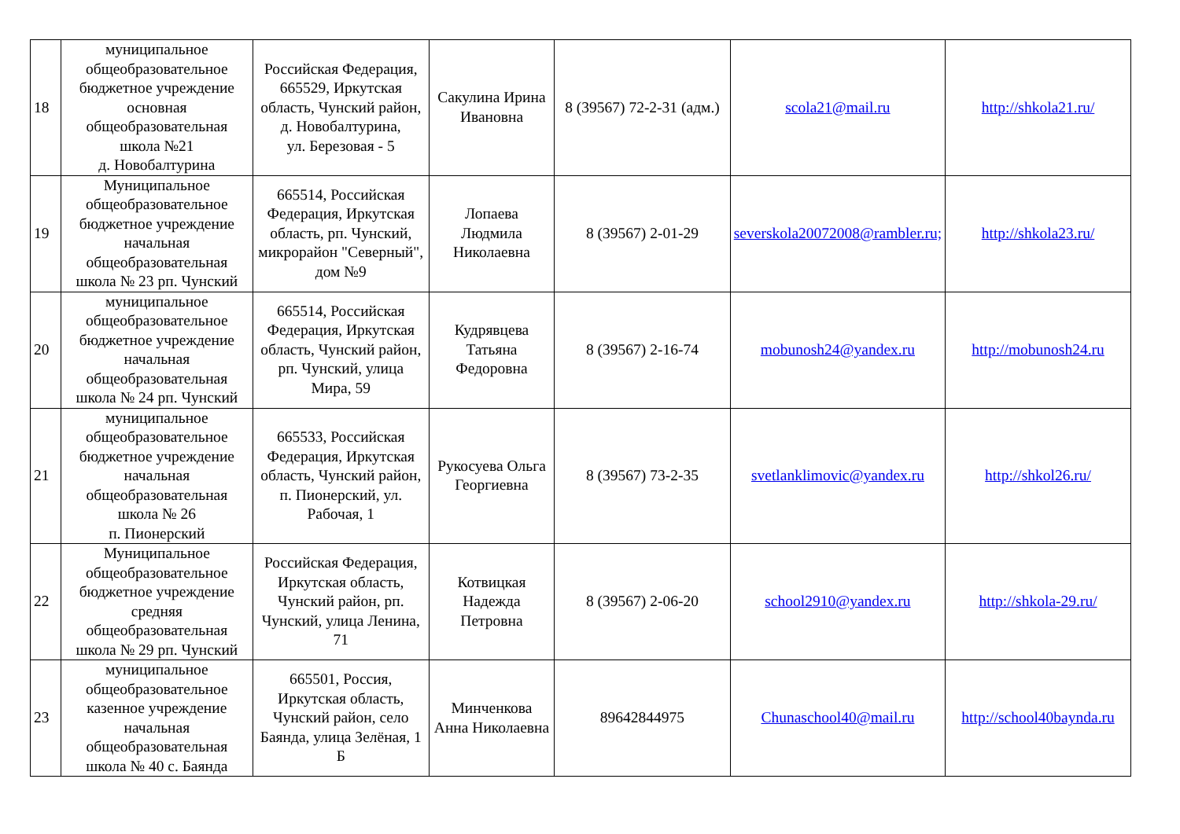| 18 | муниципальное общеобразовательное бюджетное учреждение основная общеобразовательная школа №21 д. Новобалтурина | Российская Федерация, 665529, Иркутская область, Чунский район, д. Новобалтурина, ул. Березовая - 5 | Сакулина Ирина Ивановна | 8 (39567) 72-2-31 (адм.) | scola21@mail.ru | http://shkola21.ru/ |
| 19 | Муниципальное общеобразовательное бюджетное учреждение начальная общеобразовательная школа № 23 рп. Чунский | 665514, Российская Федерация, Иркутская область, рп. Чунский, микрорайон "Северный", дом №9 | Лопаева Людмила Николаевна | 8 (39567) 2-01-29 | severskola20072008@rambler.ru; | http://shkola23.ru/ |
| 20 | муниципальное общеобразовательное бюджетное учреждение начальная общеобразовательная школа № 24 рп. Чунский | 665514, Российская Федерация, Иркутская область, Чунский район, рп. Чунский, улица Мира, 59 | Кудрявцева Татьяна Федоровна | 8 (39567) 2-16-74 | mobunosh24@yandex.ru | http://mobunosh24.ru |
| 21 | муниципальное общеобразовательное бюджетное учреждение начальная общеобразовательная школа № 26 п. Пионерский | 665533, Российская Федерация, Иркутская область, Чунский район, п. Пионерский, ул. Рабочая, 1 | Рукосуева Ольга Георгиевна | 8 (39567) 73-2-35 | svetlanklimovic@yandex.ru | http://shkol26.ru/ |
| 22 | Муниципальное общеобразовательное бюджетное учреждение средняя общеобразовательная школа № 29 рп. Чунский | Российская Федерация, Иркутская область, Чунский район, рп. Чунский, улица Ленина, 71 | Котвицкая Надежда Петровна | 8 (39567) 2-06-20 | school2910@yandex.ru | http://shkola-29.ru/ |
| 23 | муниципальное общеобразовательное казенное учреждение начальная общеобразовательная школа № 40 с. Баянда | 665501, Россия, Иркутская область, Чунский район, село Баянда, улица Зелёная, 1 Б | Минченкова Анна Николаевна | 89642844975 | Chunaschool40@mail.ru | http://school40baynda.ru |